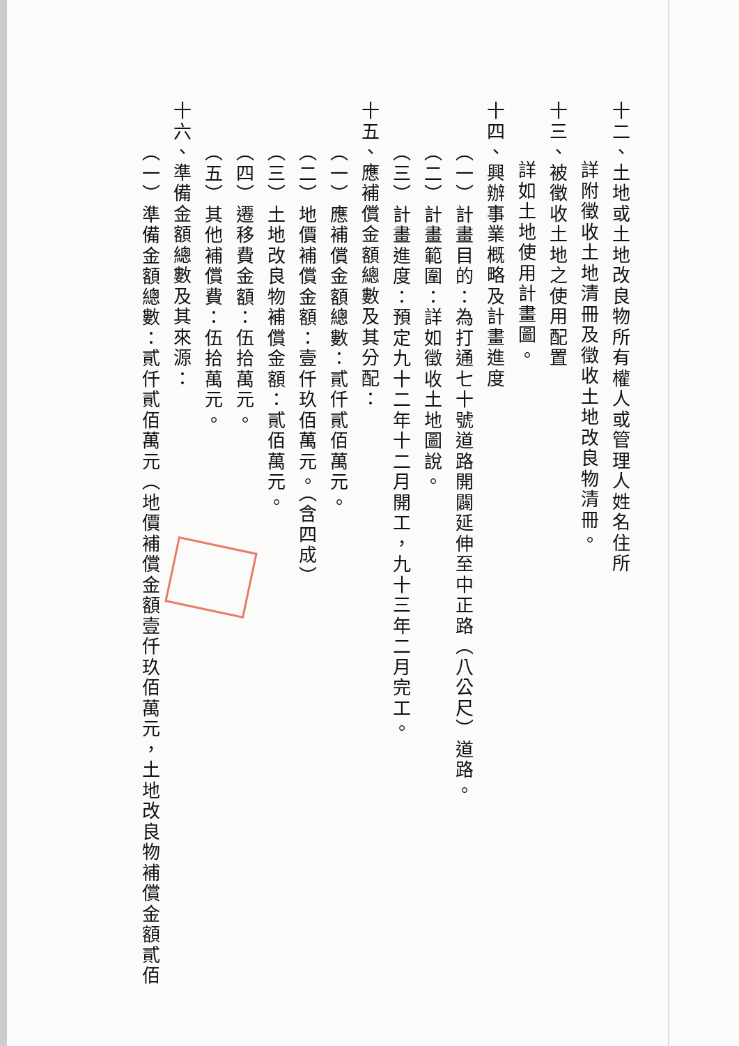十二、土地或土地改良物所有權人或管理人姓名住所
詳附徵收土地清冊及徵收土地改良物清冊。
十三、被徵收土地之使用配置
詳如土地使用計畫圖。
十四、興辦事業概略及計畫進度
（一）計畫目的：為打通七十號道路開闢延伸至中正路（八公尺）道路。
（二）計畫範圍：詳如徵收土地圖說。
（三）計畫進度：預定九十二年十二月開工，九十三年二月完工。
十五、應補償金額總數及其分配：
（一）應補償金額總數：貳仟貳佰萬元。
（二）地價補償金額：壹仟玖佰萬元。（含四成）
（三）土地改良物補償金額：貳佰萬元。
（四）遷移費金額：伍拾萬元。
（五）其他補償費：伍拾萬元。
十六、準備金額總數及其來源：
（一）準備金額總數：貳仟貳佰萬元（地價補償金額壹仟玖佰萬元，土地改良物補償金額貳佰